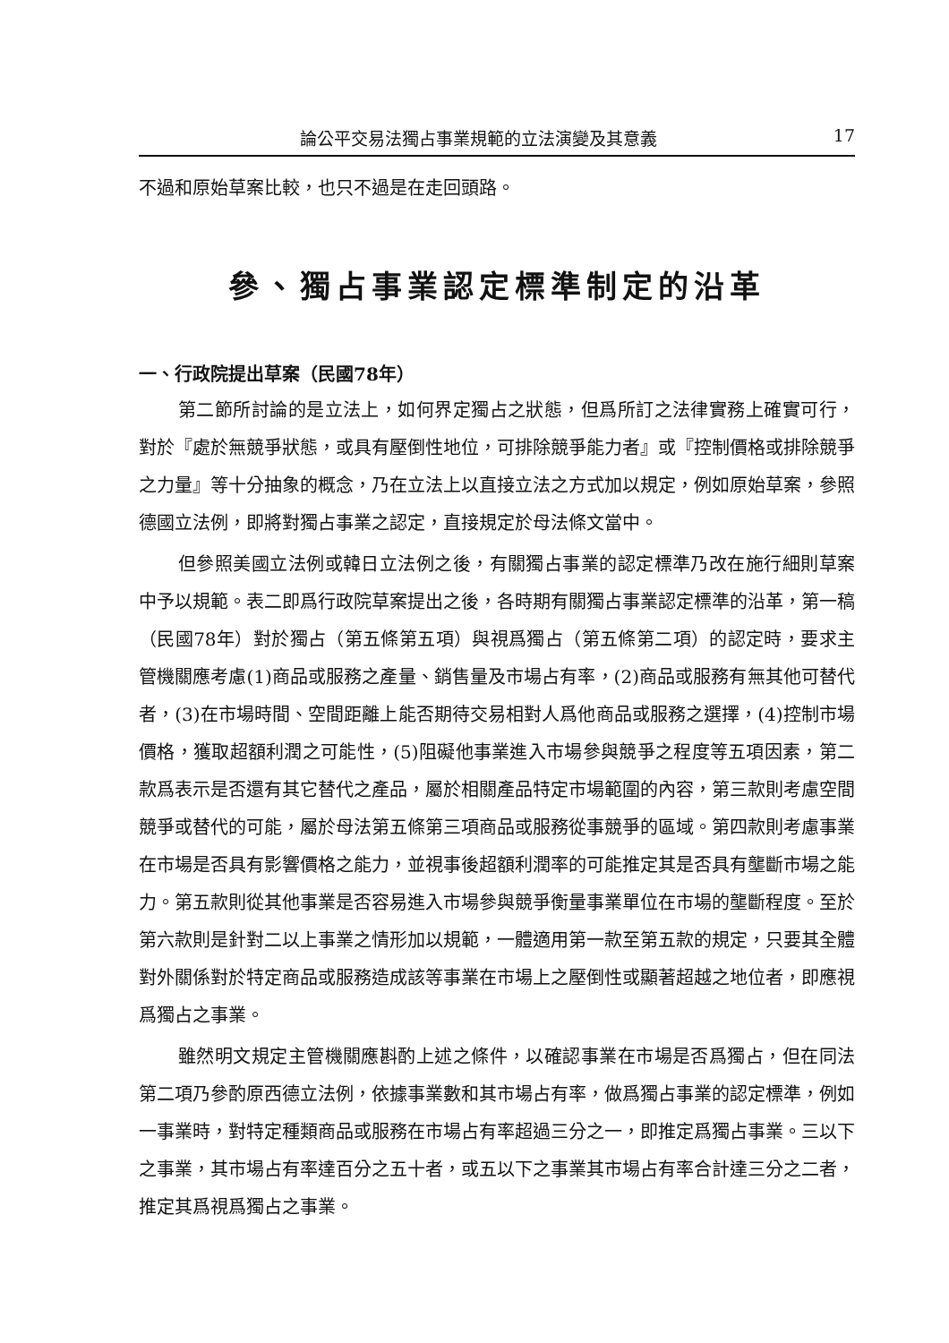論公平交易法獨占事業規範的立法演變及其意義 17
不過和原始草案比較，也只不過是在走回頭路。
參、獨占事業認定標準制定的沿革
一、行政院提出草案（民國78年）
第二節所討論的是立法上，如何界定獨占之狀態，但爲所訂之法律實務上確實可行，對於『處於無競爭狀態，或具有壓倒性地位，可排除競爭能力者』或『控制價格或排除競爭之力量』等十分抽象的概念，乃在立法上以直接立法之方式加以規定，例如原始草案，參照德國立法例，即將對獨占事業之認定，直接規定於母法條文當中。
但參照美國立法例或韓日立法例之後，有關獨占事業的認定標準乃改在施行細則草案中予以規範。表二即爲行政院草案提出之後，各時期有關獨占事業認定標準的沿革，第一稿（民國78年）對於獨占（第五條第五項）與視爲獨占（第五條第二項）的認定時，要求主管機關應考慮(1)商品或服務之產量、銷售量及市場占有率，(2)商品或服務有無其他可替代者，(3)在市場時間、空間距離上能否期待交易相對人爲他商品或服務之選擇，(4)控制市場價格，獲取超額利潤之可能性，(5)阻礙他事業進入市場參與競爭之程度等五項因素，第二款爲表示是否還有其它替代之產品，屬於相關產品特定市場範圍的內容，第三款則考慮空間競爭或替代的可能，屬於母法第五條第三項商品或服務從事競爭的區域。第四款則考慮事業在市場是否具有影響價格之能力，並視事後超額利潤率的可能推定其是否具有壟斷市場之能力。第五款則從其他事業是否容易進入市場參與競爭衡量事業單位在市場的壟斷程度。至於第六款則是針對二以上事業之情形加以規範，一體適用第一款至第五款的規定，只要其全體對外關係對於特定商品或服務造成該等事業在市場上之壓倒性或顯著超越之地位者，即應視爲獨占之事業。
雖然明文規定主管機關應斟酌上述之條件，以確認事業在市場是否爲獨占，但在同法第二項乃參酌原西德立法例，依據事業數和其市場占有率，做爲獨占事業的認定標準，例如一事業時，對特定種類商品或服務在市場占有率超過三分之一，即推定爲獨占事業。三以下之事業，其市場占有率達百分之五十者，或五以下之事業其市場占有率合計達三分之二者，推定其爲視爲獨占之事業。